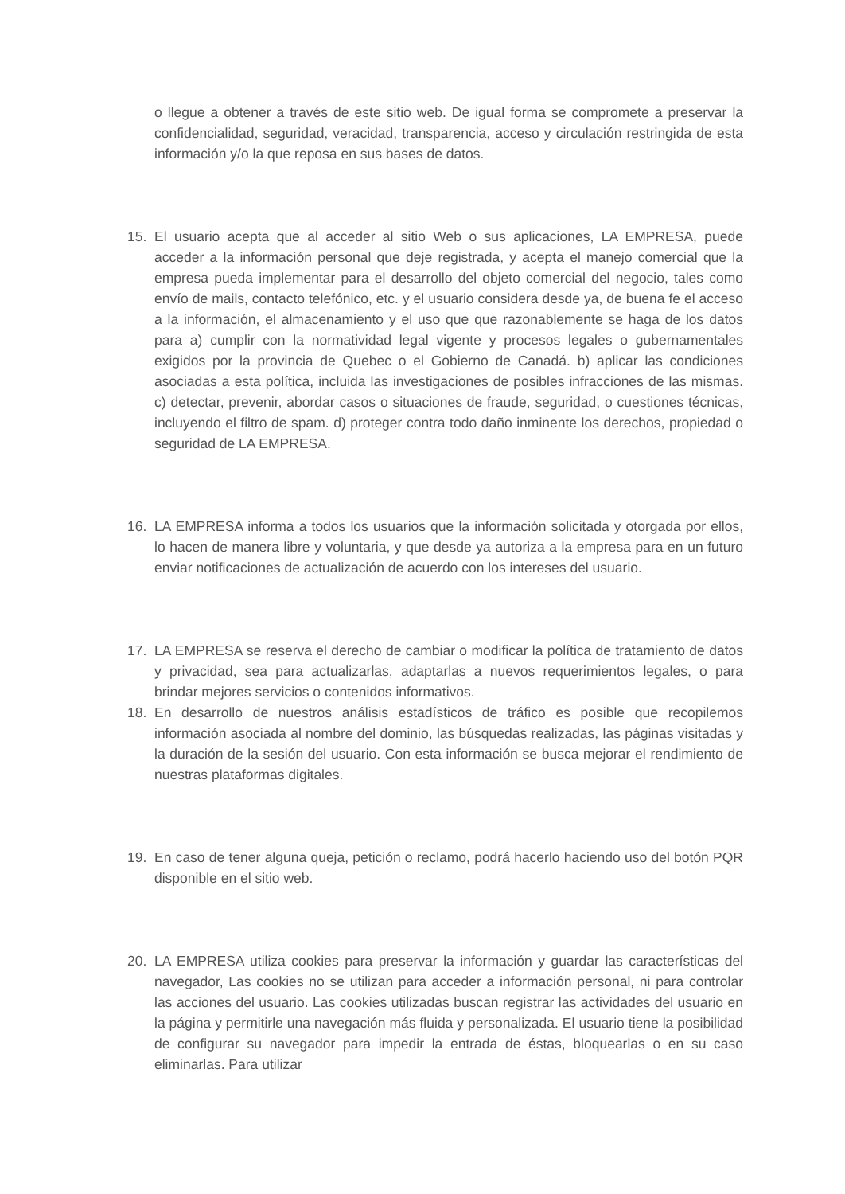o llegue a obtener a través de este sitio web. De igual forma se compromete a preservar la confidencialidad, seguridad, veracidad, transparencia, acceso y circulación restringida de esta información y/o la que reposa en sus bases de datos.
15. El usuario acepta que al acceder al sitio Web o sus aplicaciones, LA EMPRESA, puede acceder a la información personal que deje registrada, y acepta el manejo comercial que la empresa pueda implementar para el desarrollo del objeto comercial del negocio, tales como envío de mails, contacto telefónico, etc. y el usuario considera desde ya, de buena fe el acceso a la información, el almacenamiento y el uso que que razonablemente se haga de los datos para a) cumplir con la normatividad legal vigente y procesos legales o gubernamentales exigidos por la provincia de Quebec o el Gobierno de Canadá. b) aplicar las condiciones asociadas a esta política, incluida las investigaciones de posibles infracciones de las mismas. c) detectar, prevenir, abordar casos o situaciones de fraude, seguridad, o cuestiones técnicas, incluyendo el filtro de spam. d) proteger contra todo daño inminente los derechos, propiedad o seguridad de LA EMPRESA.
16. LA EMPRESA informa a todos los usuarios que la información solicitada y otorgada por ellos, lo hacen de manera libre y voluntaria, y que desde ya autoriza a la empresa para en un futuro enviar notificaciones de actualización de acuerdo con los intereses del usuario.
17. LA EMPRESA se reserva el derecho de cambiar o modificar la política de tratamiento de datos y privacidad, sea para actualizarlas, adaptarlas a nuevos requerimientos legales, o para brindar mejores servicios o contenidos informativos.
18. En desarrollo de nuestros análisis estadísticos de tráfico es posible que recopilemos información asociada al nombre del dominio, las búsquedas realizadas, las páginas visitadas y la duración de la sesión del usuario. Con esta información se busca mejorar el rendimiento de nuestras plataformas digitales.
19. En caso de tener alguna queja, petición o reclamo, podrá hacerlo haciendo uso del botón PQR disponible en el sitio web.
20. LA EMPRESA utiliza cookies para preservar la información y guardar las características del navegador, Las cookies no se utilizan para acceder a información personal, ni para controlar las acciones del usuario. Las cookies utilizadas buscan registrar las actividades del usuario en la página y permitirle una navegación más fluida y personalizada. El usuario tiene la posibilidad de configurar su navegador para impedir la entrada de éstas, bloquearlas o en su caso eliminarlas. Para utilizar